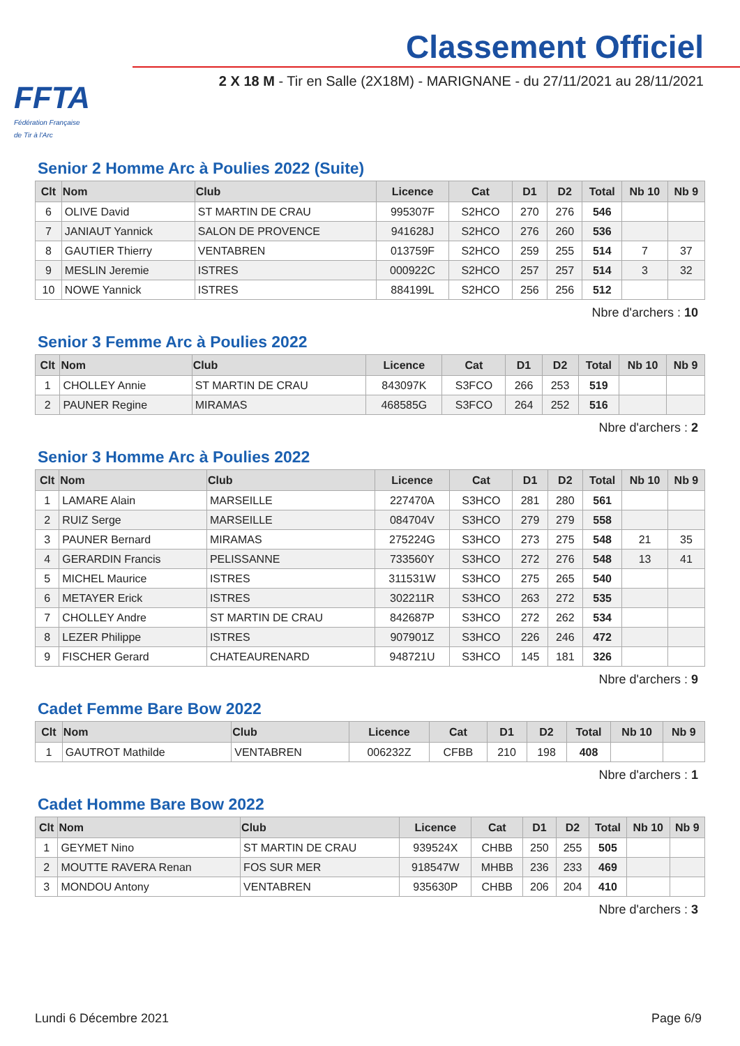FFTA
Fédération Française
de Tir à l'Arc
Classement Officiel
2 X 18 M - Tir en Salle (2X18M) - MARIGNANE - du 27/11/2021 au 28/11/2021
Senior 2 Homme Arc à Poulies 2022 (Suite)
| Clt | Nom | Club | Licence | Cat | D1 | D2 | Total | Nb 10 | Nb 9 |
| --- | --- | --- | --- | --- | --- | --- | --- | --- | --- |
| 6 | OLIVE David | ST MARTIN DE CRAU | 995307F | S2HCO | 270 | 276 | 546 | | |
| 7 | JANIAUT Yannick | SALON DE PROVENCE | 941628J | S2HCO | 276 | 260 | 536 | | |
| 8 | GAUTIER Thierry | VENTABREN | 013759F | S2HCO | 259 | 255 | 514 | 7 | 37 |
| 9 | MESLIN Jeremie | ISTRES | 000922C | S2HCO | 257 | 257 | 514 | 3 | 32 |
| 10 | NOWE Yannick | ISTRES | 884199L | S2HCO | 256 | 256 | 512 | | |
Nbre d'archers : 10
Senior 3 Femme Arc à Poulies 2022
| Clt | Nom | Club | Licence | Cat | D1 | D2 | Total | Nb 10 | Nb 9 |
| --- | --- | --- | --- | --- | --- | --- | --- | --- | --- |
| 1 | CHOLLEY Annie | ST MARTIN DE CRAU | 843097K | S3FCO | 266 | 253 | 519 | | |
| 2 | PAUNER Regine | MIRAMAS | 468585G | S3FCO | 264 | 252 | 516 | | |
Nbre d'archers : 2
Senior 3 Homme Arc à Poulies 2022
| Clt | Nom | Club | Licence | Cat | D1 | D2 | Total | Nb 10 | Nb 9 |
| --- | --- | --- | --- | --- | --- | --- | --- | --- | --- |
| 1 | LAMARE Alain | MARSEILLE | 227470A | S3HCO | 281 | 280 | 561 | | |
| 2 | RUIZ Serge | MARSEILLE | 084704V | S3HCO | 279 | 279 | 558 | | |
| 3 | PAUNER Bernard | MIRAMAS | 275224G | S3HCO | 273 | 275 | 548 | 21 | 35 |
| 4 | GERARDIN Francis | PELISSANNE | 733560Y | S3HCO | 272 | 276 | 548 | 13 | 41 |
| 5 | MICHEL Maurice | ISTRES | 311531W | S3HCO | 275 | 265 | 540 | | |
| 6 | METAYER Erick | ISTRES | 302211R | S3HCO | 263 | 272 | 535 | | |
| 7 | CHOLLEY Andre | ST MARTIN DE CRAU | 842687P | S3HCO | 272 | 262 | 534 | | |
| 8 | LEZER Philippe | ISTRES | 907901Z | S3HCO | 226 | 246 | 472 | | |
| 9 | FISCHER Gerard | CHATEAURENARD | 948721U | S3HCO | 145 | 181 | 326 | | |
Nbre d'archers : 9
Cadet Femme Bare Bow 2022
| Clt | Nom | Club | Licence | Cat | D1 | D2 | Total | Nb 10 | Nb 9 |
| --- | --- | --- | --- | --- | --- | --- | --- | --- | --- |
| 1 | GAUTROT Mathilde | VENTABREN | 006232Z | CFBB | 210 | 198 | 408 | | |
Nbre d'archers : 1
Cadet Homme Bare Bow 2022
| Clt | Nom | Club | Licence | Cat | D1 | D2 | Total | Nb 10 | Nb 9 |
| --- | --- | --- | --- | --- | --- | --- | --- | --- | --- |
| 1 | GEYMET Nino | ST MARTIN DE CRAU | 939524X | CHBB | 250 | 255 | 505 | | |
| 2 | MOUTTE RAVERA Renan | FOS SUR MER | 918547W | MHBB | 236 | 233 | 469 | | |
| 3 | MONDOU Antony | VENTABREN | 935630P | CHBB | 206 | 204 | 410 | | |
Nbre d'archers : 3
Lundi 6 Décembre 2021 Page 6/9